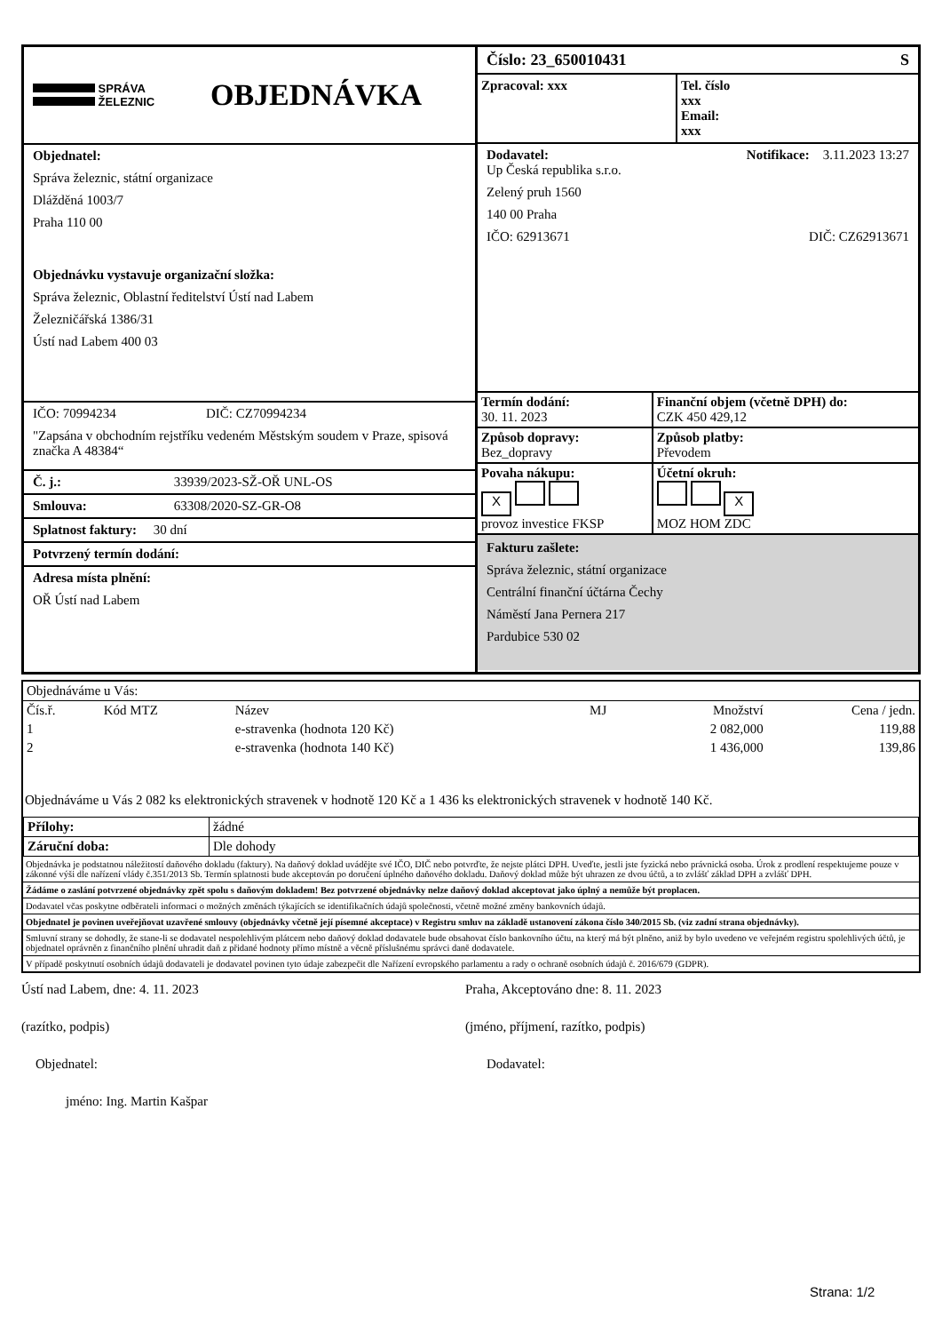SPRÁVA
ŽELEZNIC
OBJEDNÁVKA
Objednatel:
Správa železnic, státní organizace
Dlážděná 1003/7
Praha 110 00
Objednávku vystavuje organizační složka:
Správa železnic, Oblastní ředitelství Ústí nad Labem
Železničářská 1386/31
Ústí nad Labem 400 03
IČO: 70994234 DIČ: CZ70994234
"Zapsána v obchodním rejstříku vedeném Městským soudem v Praze, spisová značka A 48384“
Č. j.: 33939/2023-SŽ-OŘ UNL-OS
Smlouva: 63308/2020-SZ-GR-O8
Splatnost faktury: 30 dní
Potvrzený termín dodání:
Adresa místa plnění:
OŘ Ústí nad Labem
Číslo: 23_650010431 S
Zpracoval: xxx Tel. číslo
xxx
Email:
xxx
Dodavatel: Notifikace: 3.11.2023 13:27
Up Česká republika s.r.o.
Zelený pruh 1560
140 00 Praha
IČO: 62913671 DIČ: CZ62913671
| Termín dodání: 30. 11. 2023 | Finanční objem (včetně DPH) do: CZK 450 429,12 |
| Způsob dopravy: Bez_dopravy | Způsob platby: Převodem |
| Povaha nákupu: X provoz investice FKSP | Účetní okruh: X MOZ HOM ZDC |
Fakturu zašlete:
Správa železnic, státní organizace
Centrální finanční účtárna Čechy
Náměstí Jana Pernera 217
Pardubice 530 02
| Objednáváme u Vás: | | | | | |
| Čís.ř. | Kód MTZ | Název | MJ | Množství | Cena / jedn. |
| 1 | | e-stravenka (hodnota 120 Kč) | | 2 082,000 | 119,88 |
| 2 | | e-stravenka (hodnota 140 Kč) | | 1 436,000 | 139,86 |
Objednáváme u Vás 2 082 ks elektronických stravenek v hodnotě 120 Kč a 1 436 ks elektronických stravenek v hodnotě 140 Kč.
| Přílohy: | žádné |
| Záruční doba: | Dle dohody |
Objednávka je podstatnou náležitostí daňového dokladu (faktury). Na daňový doklad uvádějte své IČO, DIČ nebo potvrďte, že nejste plátci DPH. Uveďte, jestli jste fyzická nebo právnická osoba. Úrok z prodlení respektujeme pouze v zákonné výši dle nařízení vlády č.351/2013 Sb. Termín splatnosti bude akceptován po doručení úplného daňového dokladu. Daňový doklad může být uhrazen ze dvou účtů, a to zvlášť základ DPH a zvlášť DPH.
Žádáme o zaslání potvrzené objednávky zpět spolu s daňovým dokladem! Bez potvrzené objednávky nelze daňový doklad akceptovat jako úplný a nemůže být proplacen.
Dodavatel včas poskytne odběrateli informaci o možných změnách týkajících se identifikačních údajů společnosti, včetně možné změny bankovních údajů.
Objednatel je povinen uveřejňovat uzavřené smlouvy (objednávky včetně její písemné akceptace) v Registru smluv na základě ustanovení zákona číslo 340/2015 Sb. (viz zadní strana objednávky).
Smluvní strany se dohodly, že stane-li se dodavatel nespolehlivým plátcem nebo daňový doklad dodavatele bude obsahovat číslo bankovního účtu, na který má být plněno, aniž by bylo uvedeno ve veřejném registru spolehlivých účtů, je objednatel oprávněn z finančního plnění uhradit daň z přidané hodnoty přímo místně a věcně příslušnému správci daně dodavatele.
V případě poskytnutí osobních údajů dodavateli je dodavatel povinen tyto údaje zabezpečit dle Nařízení evropského parlamentu a rady o ochraně osobních údajů č. 2016/679 (GDPR).
Ústí nad Labem, dne: 4. 11. 2023
(razítko, podpis)
Objednatel:
jméno: Ing. Martin Kašpar
Praha, Akceptováno dne: 8. 11. 2023
(jméno, příjmení, razítko, podpis)
Dodavatel:
Strana: 1/2